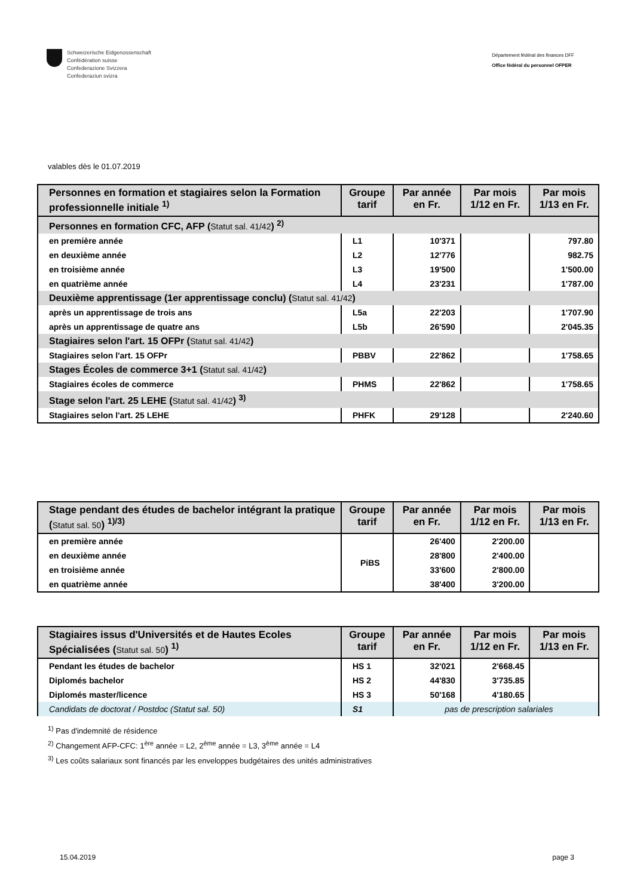Schweizerische Eidgenossenschaft
Confédération suisse
Confederazione Svizzera
Confederaziun svizra
Département fédéral des finances DFF
Office fédéral du personnel OFPER
valables dès le 01.07.2019
| Personnes en formation et stagiaires selon la Formation professionnelle initiale <sup>1)</sup> | Groupe tarif | Par année en Fr. | Par mois 1/12 en Fr. | Par mois 1/13 en Fr. |
| --- | --- | --- | --- | --- |
| Personnes en formation CFC, AFP ( Statut sal. 41/42 ) <sup>2)</sup> | | | | |
| en première année | L1 | 10'371 | | 797.80 |
| en deuxième année | L2 | 12'776 | | 982.75 |
| en troisième année | L3 | 19'500 | | 1'500.00 |
| en quatrième année | L4 | 23'231 | | 1'787.00 |
| Deuxième apprentissage (1er apprentissage conclu) ( Statut sal. 41/42 ) | | | | |
| après un apprentissage de trois ans | L5a | 22'203 | | 1'707.90 |
| après un apprentissage de quatre ans | L5b | 26'590 | | 2'045.35 |
| Stagiaires selon l'art. 15 OFPr ( Statut sal. 41/42 ) | | | | |
| Stagiaires selon l'art. 15 OFPr | PBBV | 22'862 | | 1'758.65 |
| Stages Écoles de commerce 3+1 ( Statut sal. 41/42 ) | | | | |
| Stagiaires écoles de commerce | PHMS | 22'862 | | 1'758.65 |
| Stage selon l'art. 25 LEHE ( Statut sal. 41/42 ) <sup>3)</sup> | | | | |
| Stagiaires selon l'art. 25 LEHE | PHFK | 29'128 | | 2'240.60 |
| Stage pendant des études de bachelor intégrant la pratique ( Statut sal. 50 ) <sup>1)/3)</sup> | Groupe tarif | Par année en Fr. | Par mois 1/12 en Fr. | Par mois 1/13 en Fr. |
| --- | --- | --- | --- | --- |
| en première année | PiBS | 26'400 | 2'200.00 | |
| en deuxième année | | 28'800 | 2'400.00 | |
| en troisième année | | 33'600 | 2'800.00 | |
| en quatrième année | | 38'400 | 3'200.00 | |
| Stagiaires issus d'Universités et de Hautes Ecoles Spécialisées ( Statut sal. 50 ) <sup>1)</sup> | Groupe tarif | Par année en Fr. | Par mois 1/12 en Fr. | Par mois 1/13 en Fr. |
| --- | --- | --- | --- | --- |
| Pendant les études de bachelor | HS 1 | 32'021 | 2'668.45 | |
| Diplomés bachelor | HS 2 | 44'830 | 3'735.85 | |
| Diplomés master/licence | HS 3 | 50'168 | 4'180.65 | |
| Candidats de doctorat / Postdoc (Statut sal. 50) | S1 | pas de prescription salariales | | |
<sup>1)</sup> Pas d'indemnité de résidence
<sup>2)</sup> Changement AFP-CFC: 1<sup>ère</sup> année = L2, 2<sup>ème</sup> année = L3, 3<sup>ème</sup> année = L4
<sup>3)</sup> Les coûts salariaux sont financés par les enveloppes budgétaires des unités administratives
15.04.2019 page 3